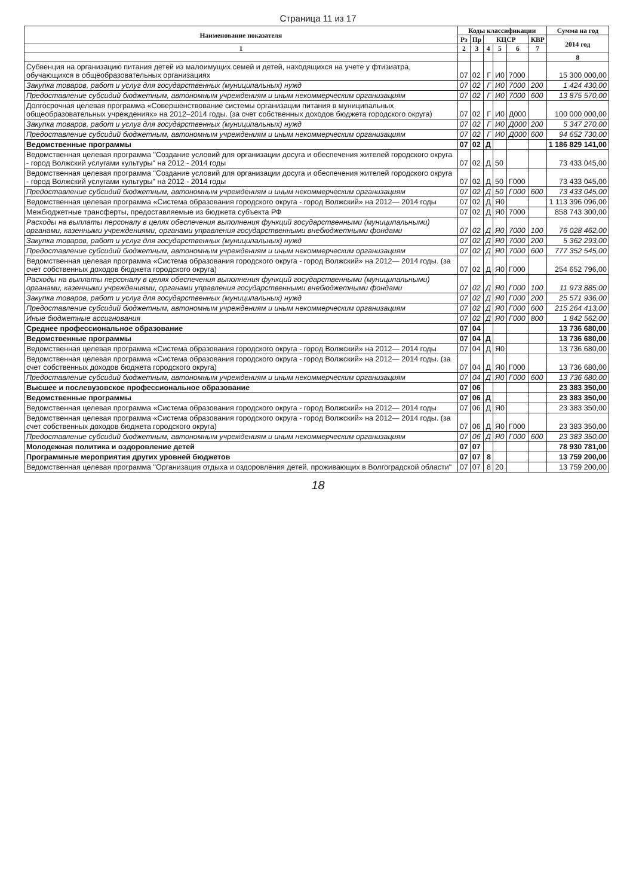Страница 11 из 17
| Наименование показателя | Коды классификации | | | | | | Сумма на год |
| --- | --- | --- | --- | --- | --- | --- | --- |
| | Рз | Пр | КЦСР | | | КВР | 2014 год |
| 1 | 2 | 3 | 4 | 5 | 6 | 7 | |
| | | | | | | | 8 |
| Субвенция на организацию питания детей из малоимущих семей и детей, находящихся на учете у фтизиатра, обучающихся в общеобразовательных организациях | 07 | 02 | Г | И0 | 7000 | | 15 300 000,00 |
| Закупка товаров, работ и услуг для государственных (муниципальных) нужд | 07 | 02 | Г | И0 | 7000 | 200 | 1 424 430,00 |
| Предоставление субсидий бюджетным, автономным учреждениям и иным некоммерческим организациям | 07 | 02 | Г | И0 | 7000 | 600 | 13 875 570,00 |
| Долгосрочная целевая программа «Совершенствование системы организации питания в муниципальных общеобразовательных учреждениях» на 2012–2014 годы. (за счет собственных доходов бюджета городского округа) | 07 | 02 | Г | И0 | Д000 | | 100 000 000,00 |
| Закупка товаров, работ и услуг для государственных (муниципальных) нужд | 07 | 02 | Г | И0 | Д000 | 200 | 5 347 270,00 |
| Предоставление субсидий бюджетным, автономным учреждениям и иным некоммерческим организациям | 07 | 02 | Г | И0 | Д000 | 600 | 94 652 730,00 |
| Ведомственные программы | 07 | 02 | Д | | | | 1 186 829 141,00 |
| Ведомственная целевая программа "Создание условий для организации досуга и обеспечения жителей городского округа - город Волжский услугами культуры" на 2012 - 2014 годы | 07 | 02 | Д | 50 | | | 73 433 045,00 |
| Ведомственная целевая программа "Создание условий для организации досуга и обеспечения жителей городского округа - город Волжский услугами культуры" на 2012 - 2014 годы | 07 | 02 | Д | 50 | Г000 | | 73 433 045,00 |
| Предоставление субсидий бюджетным, автономным учреждениям и иным некоммерческим организациям | 07 | 02 | Д | 50 | Г000 | 600 | 73 433 045,00 |
| Ведомственная целевая программа «Система образования городского округа - город Волжский» на 2012— 2014 годы | 07 | 02 | Д | Я0 | | | 1 113 396 096,00 |
| Межбюджетные трансферты, предоставляемые из бюджета субъекта РФ | 07 | 02 | Д | Я0 | 7000 | | 858 743 300,00 |
| Расходы на выплаты персоналу в целях обеспечения выполнения функций государственными (муниципальными) органами, казенными учреждениями, органами управления государственными внебюджетными фондами | 07 | 02 | Д | Я0 | 7000 | 100 | 76 028 462,00 |
| Закупка товаров, работ и услуг для государственных (муниципальных) нужд | 07 | 02 | Д | Я0 | 7000 | 200 | 5 362 293,00 |
| Предоставление субсидий бюджетным, автономным учреждениям и иным некоммерческим организациям | 07 | 02 | Д | Я0 | 7000 | 600 | 777 352 545,00 |
| Ведомственная целевая программа «Система образования городского округа - город Волжский» на 2012— 2014 годы. (за счет собственных доходов бюджета городского округа) | 07 | 02 | Д | Я0 | Г000 | | 254 652 796,00 |
| Расходы на выплаты персоналу в целях обеспечения выполнения функций государственными (муниципальными) органами, казенными учреждениями, органами управления государственными внебюджетными фондами | 07 | 02 | Д | Я0 | Г000 | 100 | 11 973 885,00 |
| Закупка товаров, работ и услуг для государственных (муниципальных) нужд | 07 | 02 | Д | Я0 | Г000 | 200 | 25 571 936,00 |
| Предоставление субсидий бюджетным, автономным учреждениям и иным некоммерческим организациям | 07 | 02 | Д | Я0 | Г000 | 600 | 215 264 413,00 |
| Иные бюджетные ассигнования | 07 | 02 | Д | Я0 | Г000 | 800 | 1 842 562,00 |
| Среднее профессиональное образование | 07 | 04 | | | | | 13 736 680,00 |
| Ведомственные программы | 07 | 04 | Д | | | | 13 736 680,00 |
| Ведомственная целевая программа «Система образования городского округа - город Волжский» на 2012— 2014 годы | 07 | 04 | Д | Я0 | | | 13 736 680,00 |
| Ведомственная целевая программа «Система образования городского округа - город Волжский» на 2012— 2014 годы. (за счет собственных доходов бюджета городского округа) | 07 | 04 | Д | Я0 | Г000 | | 13 736 680,00 |
| Предоставление субсидий бюджетным, автономным учреждениям и иным некоммерческим организациям | 07 | 04 | Д | Я0 | Г000 | 600 | 13 736 680,00 |
| Высшее и послевузовское профессиональное образование | 07 | 06 | | | | | 23 383 350,00 |
| Ведомственные программы | 07 | 06 | Д | | | | 23 383 350,00 |
| Ведомственная целевая программа «Система образования городского округа - город Волжский» на 2012— 2014 годы | 07 | 06 | Д | Я0 | | | 23 383 350,00 |
| Ведомственная целевая программа «Система образования городского округа - город Волжский» на 2012— 2014 годы. (за счет собственных доходов бюджета городского округа) | 07 | 06 | Д | Я0 | Г000 | | 23 383 350,00 |
| Предоставление субсидий бюджетным, автономным учреждениям и иным некоммерческим организациям | 07 | 06 | Д | Я0 | Г000 | 600 | 23 383 350,00 |
| Молодежная политика и оздоровление детей | 07 | 07 | | | | | 78 930 781,00 |
| Программные мероприятия других уровней бюджетов | 07 | 07 | 8 | | | | 13 759 200,00 |
| Ведомственная целевая программа "Организация отдыха и оздоровления детей, проживающих в Волгоградской области" | 07 | 07 | 8 | 20 | | | 13 759 200,00 |
18